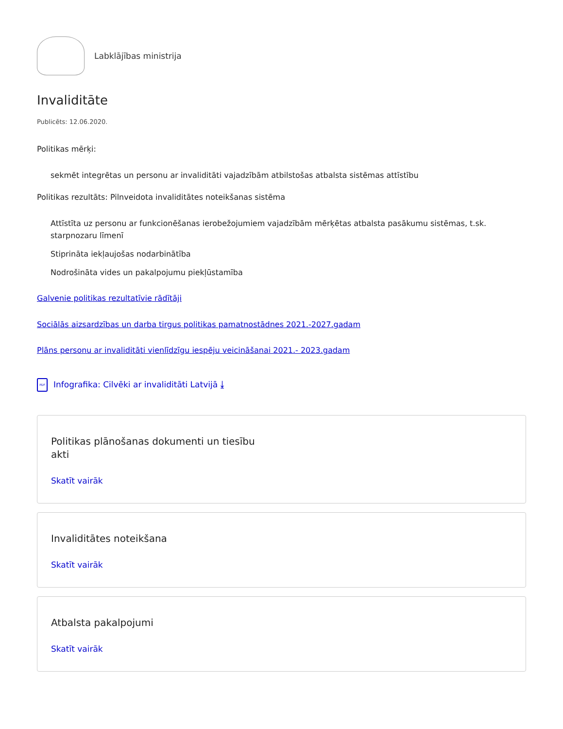Labklājības ministrija
Invaliditāte
Publicēts: 12.06.2020.
Politikas mērķi:
sekmēt integrētas un personu ar invaliditāti vajadzībām atbilstošas atbalsta sistēmas attīstību
Politikas rezultāts: Pilnveidota invaliditātes noteikšanas sistēma
Attīstīta uz personu ar funkcionēšanas ierobežojumiem vajadzībām mērķētas atbalsta pasākumu sistēmas, t.sk. starpnozaru līmenī
Stiprināta iekļaujošas nodarbinātība
Nodrošināta vides un pakalpojumu piekļūstamība
Galvenie politikas rezultatīvie rādītāji
Sociālās aizsardzības un darba tirgus politikas pamatnostādnes 2021.-2027.gadam
Plāns personu ar invaliditāti vienlīdzīgu iespēju veicināšanai 2021.- 2023.gadam
PDF
Infografika: Cilvēki ar invaliditāti Latvijā ⤓
Politikas plānošanas dokumenti un tiesību akti
Skatīt vairāk
Invaliditātes noteikšana
Skatīt vairāk
Atbalsta pakalpojumi
Skatīt vairāk